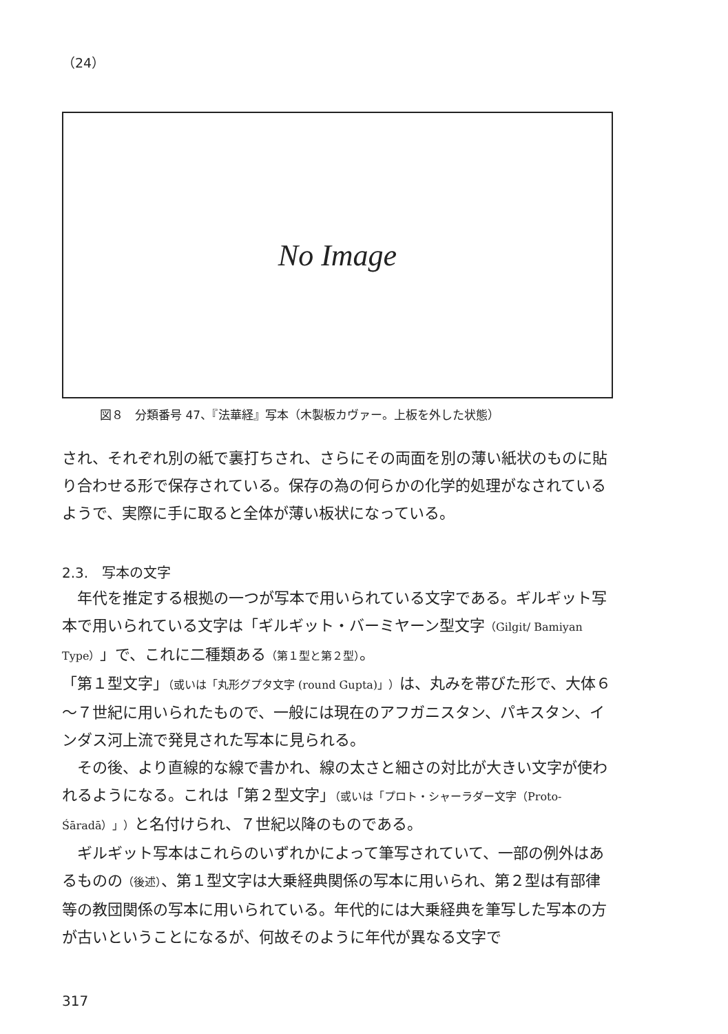（24）
No Image
図８　分類番号 47、『法華経』写本（木製板カヴァー。上板を外した状態）
され、それぞれ別の紙で裏打ちされ、さらにその両面を別の薄い紙状のものに貼り合わせる形で保存されている。保存の為の何らかの化学的処理がなされているようで、実際に手に取ると全体が薄い板状になっている。
2.3.　写本の文字
年代を推定する根拠の一つが写本で用いられている文字である。ギルギット写本で用いられている文字は「ギルギット・バーミヤーン型文字（Gilgit/ Bamiyan Type）」で、これに二種類ある（第１型と第２型）。
「第１型文字」（或いは「丸形グプタ文字 (round Gupta)」）は、丸みを帯びた形で、大体６～７世紀に用いられたもので、一般には現在のアフガニスタン、パキスタン、インダス河上流で発見された写本に見られる。
その後、より直線的な線で書かれ、線の太さと細さの対比が大きい文字が使われるようになる。これは「第２型文字」（或いは「プロト・シャーラダー文字（Proto-Śāradā）」）と名付けられ、７世紀以降のものである。
ギルギット写本はこれらのいずれかによって筆写されていて、一部の例外はあるものの（後述）、第１型文字は大乗経典関係の写本に用いられ、第２型は有部律等の教団関係の写本に用いられている。年代的には大乗経典を筆写した写本の方が古いということになるが、何故そのように年代が異なる文字で
317